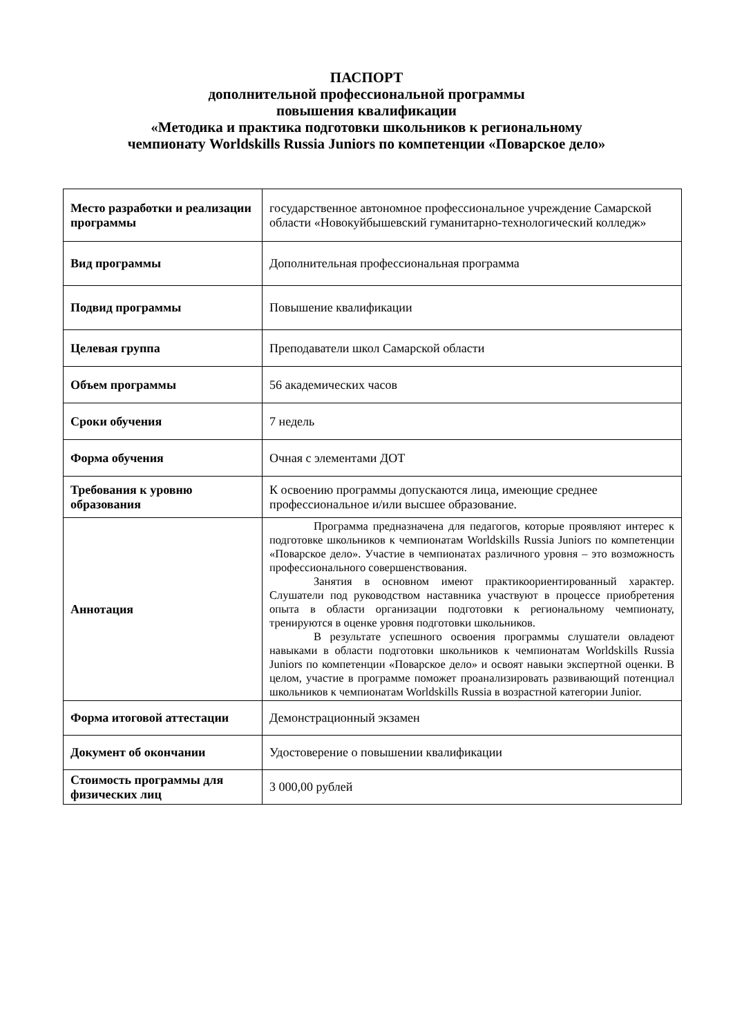ПАСПОРТ
дополнительной профессиональной программы
повышения квалификации
«Методика и практика подготовки школьников к региональному
чемпионату Worldskills Russia Juniors по компетенции «Поварское дело»
| Место разработки и реализации программы | государственное автономное профессиональное учреждение Самарской области «Новокуйбышевский гуманитарно-технологический колледж» |
| Вид программы | Дополнительная профессиональная программа |
| Подвид программы | Повышение квалификации |
| Целевая группа | Преподаватели школ Самарской области |
| Объем программы | 56 академических часов |
| Сроки обучения | 7 недель |
| Форма обучения | Очная с элементами ДОТ |
| Требования к уровню образования | К освоению программы допускаются лица, имеющие среднее профессиональное и/или высшее образование. |
| Аннотация | Программа предназначена для педагогов, которые проявляют интерес к подготовке школьников к чемпионатам Worldskills Russia Juniors по компетенции «Поварское дело». Участие в чемпионатах различного уровня – это возможность профессионального совершенствования. Занятия в основном имеют практикоориентированный характер. Слушатели под руководством наставника участвуют в процессе приобретения опыта в области организации подготовки к региональному чемпионату, тренируются в оценке уровня подготовки школьников. В результате успешного освоения программы слушатели овладеют навыками в области подготовки школьников к чемпионатам Worldskills Russia Juniors по компетенции «Поварское дело» и освоят навыки экспертной оценки. В целом, участие в программе поможет проанализировать развивающий потенциал школьников к чемпионатам Worldskills Russia в возрастной категории Junior. |
| Форма итоговой аттестации | Демонстрационный экзамен |
| Документ об окончании | Удостоверение о повышении квалификации |
| Стоимость программы для физических лиц | 3 000,00 рублей |